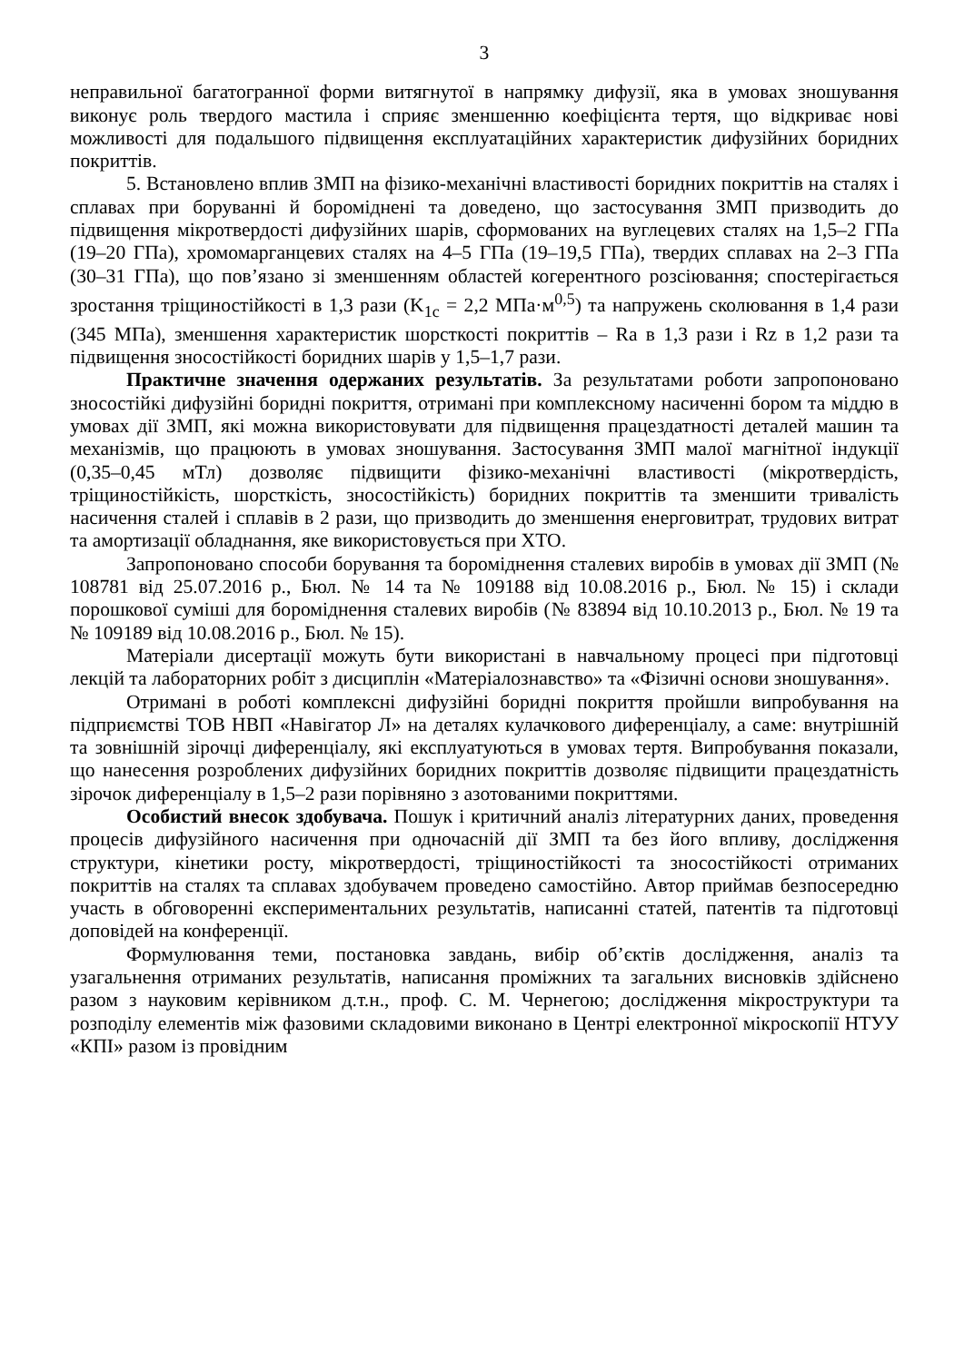3
неправильної багатогранної форми витягнутої в напрямку дифузії, яка в умовах зношування виконує роль твердого мастила і сприяє зменшенню коефіцієнта тертя, що відкриває нові можливості для подальшого підвищення експлуатаційних характеристик дифузійних боридних покриттів.
5. Встановлено вплив ЗМП на фізико-механічні властивості боридних покриттів на сталях і сплавах при боруванні й бороміднені та доведено, що застосування ЗМП призводить до підвищення мікротвердості дифузійних шарів, сформованих на вуглецевих сталях на 1,5–2 ГПа (19–20 ГПа), хромомарганцевих сталях на 4–5 ГПа (19–19,5 ГПа), твердих сплавах на 2–3 ГПа (30–31 ГПа), що пов’язано зі зменшенням областей когерентного розсіювання; спостерігається зростання тріщиностійкості в 1,3 рази (K<sub>1c</sub> = 2,2 МПа·м<sup>0,5</sup>) та напружень сколювання в 1,4 рази (345 МПа), зменшення характеристик шорсткості покриттів – Ra в 1,3 рази і Rz в 1,2 рази та підвищення зносостійкості боридних шарів у 1,5–1,7 рази.
Практичне значення одержаних результатів. За результатами роботи запропоновано зносостійкі дифузійні боридні покриття, отримані при комплексному насиченні бором та міддю в умовах дії ЗМП, які можна використовувати для підвищення працездатності деталей машин та механізмів, що працюють в умовах зношування. Застосування ЗМП малої магнітної індукції (0,35–0,45 мТл) дозволяє підвищити фізико-механічні властивості (мікротвердість, тріщиностійкість, шорсткість, зносостійкість) боридних покриттів та зменшити тривалість насичення сталей і сплавів в 2 рази, що призводить до зменшення енерговитрат, трудових витрат та амортизації обладнання, яке використовується при ХТО.
Запропоновано способи борування та бороміднення сталевих виробів в умовах дії ЗМП (№ 108781 від 25.07.2016 р., Бюл. № 14 та № 109188 від 10.08.2016 р., Бюл. № 15) і склади порошкової суміші для бороміднення сталевих виробів (№ 83894 від 10.10.2013 р., Бюл. № 19 та № 109189 від 10.08.2016 р., Бюл. № 15).
Матеріали дисертації можуть бути використані в навчальному процесі при підготовці лекцій та лабораторних робіт з дисциплін «Матеріалознавство» та «Фізичні основи зношування».
Отримані в роботі комплексні дифузійні боридні покриття пройшли випробування на підприємстві ТОВ НВП «Навігатор Л» на деталях кулачкового диференціалу, а саме: внутрішній та зовнішній зірочці диференціалу, які експлуатуються в умовах тертя. Випробування показали, що нанесення розроблених дифузійних боридних покриттів дозволяє підвищити працездатність зірочок диференціалу в 1,5–2 рази порівняно з азотованими покриттями.
Особистий внесок здобувача. Пошук і критичний аналіз літературних даних, проведення процесів дифузійного насичення при одночасній дії ЗМП та без його впливу, дослідження структури, кінетики росту, мікротвердості, тріщиностійкості та зносостійкості отриманих покриттів на сталях та сплавах здобувачем проведено самостійно. Автор приймав безпосередню участь в обговоренні експериментальних результатів, написанні статей, патентів та підготовці доповідей на конференції.
Формулювання теми, постановка завдань, вибір об’єктів дослідження, аналіз та узагальнення отриманих результатів, написання проміжних та загальних висновків здійснено разом з науковим керівником д.т.н., проф. С. М. Чернегою; дослідження мікроструктури та розподілу елементів між фазовими складовими виконано в Центрі електронної мікроскопії НТУУ «КПІ» разом із провідним